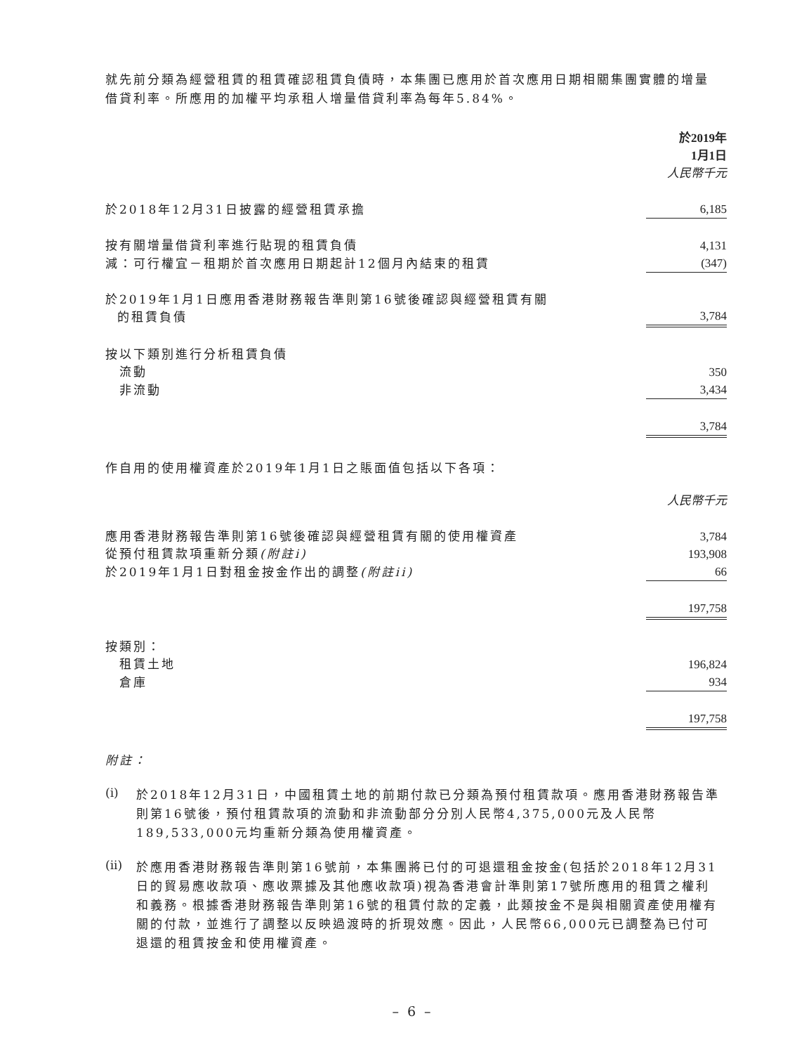就先前分類為經營租賃的租賃確認租賃負債時，本集團已應用於首次應用日期相關集團實體的增量借貸利率。所應用的加權平均承租人增量借貸利率為每年5.84%。
| | 於2019年 1月1日 人民幣千元 |
| 於2018年12月31日披露的經營租賃承擔 | 6,185 |
| 按有關增量借貸利率進行貼現的租賃負債 | 4,131 |
| 減：可行權宜－租期於首次應用日期起計12個月內結束的租賃 | (347) |
| 於2019年1月1日應用香港財務報告準則第16號後確認與經營租賃有關 的租賃負債 | 3,784 |
| 按以下類別進行分析租賃負債 | |
| 流動 | 350 |
| 非流動 | 3,434 |
| | 3,784 |
作自用的使用權資產於2019年1月1日之賬面值包括以下各項：
| | 人民幣千元 |
| 應用香港財務報告準則第16號後確認與經營租賃有關的使用權資產 | 3,784 |
| 從預付租賃款項重新分類 (附註i) | 193,908 |
| 於2019年1月1日對租金按金作出的調整 (附註ii) | 66 |
| | 197,758 |
| 按類別： | |
| 租賃土地 | 196,824 |
| 倉庫 | 934 |
| | 197,758 |
附註：
(i)
於2018年12月31日，中國租賃土地的前期付款已分類為預付租賃款項。應用香港財務報告準則第16號後，預付租賃款項的流動和非流動部分分別人民幣4,375,000元及人民幣189,533,000元均重新分類為使用權資產。
(ii)
於應用香港財務報告準則第16號前，本集團將已付的可退還租金按金(包括於2018年12月31日的貿易應收款項、應收票據及其他應收款項)視為香港會計準則第17號所應用的租賃之權利和義務。根據香港財務報告準則第16號的租賃付款的定義，此類按金不是與相關資產使用權有關的付款，並進行了調整以反映過渡時的折現效應。因此，人民幣66,000元已調整為已付可退還的租賃按金和使用權資產。
– 6 –